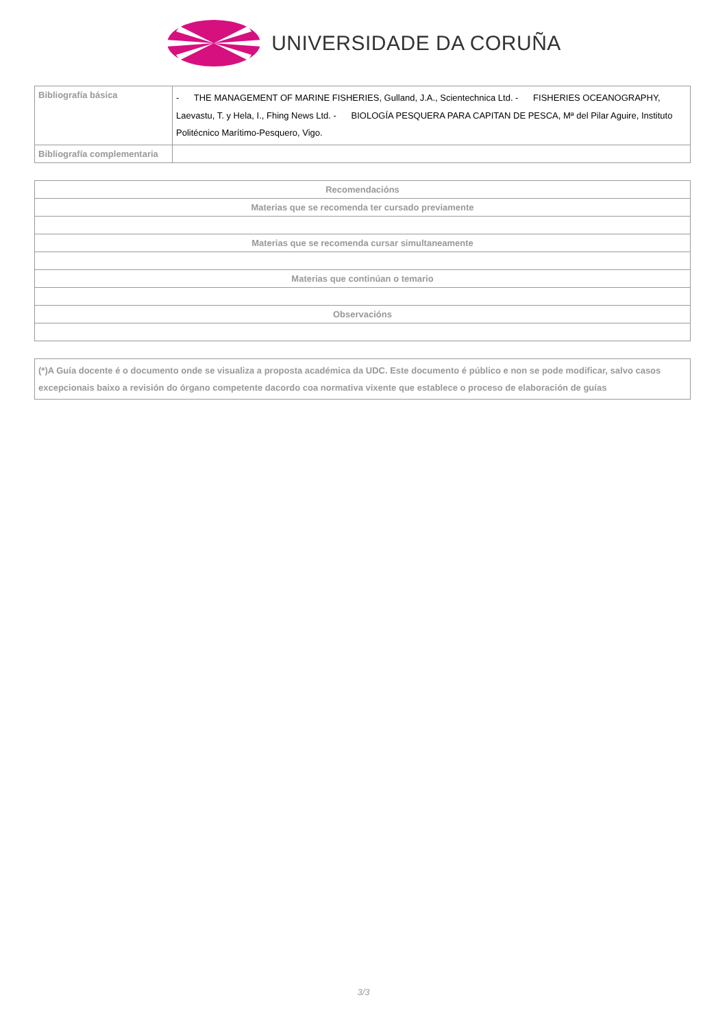UNIVERSIDADE DA CORUÑA
| Bibliografía básica | - THE MANAGEMENT OF MARINE FISHERIES, Gulland, J.A., Scientechnica Ltd. - FISHERIES OCEANOGRAPHY, Laevastu, T. y Hela, I., Fhing News Ltd. - BIOLOGÍA PESQUERA PARA CAPITAN DE PESCA, Mª del Pilar Aguire, Instituto Politécnico Marítimo-Pesquero, Vigo. |
| Bibliografía complementaria | |
| Recomendacións |
| --- |
| Materias que se recomenda ter cursado previamente |
| Materias que se recomenda cursar simultaneamente |
| Materias que continúan o temario |
| Observacións |
| (*)A Guía docente é o documento onde se visualiza a proposta académica da UDC. Este documento é público e non se pode modificar, salvo casos excepcionais baixo a revisión do órgano competente dacordo coa normativa vixente que establece o proceso de elaboración de guías |
3/3